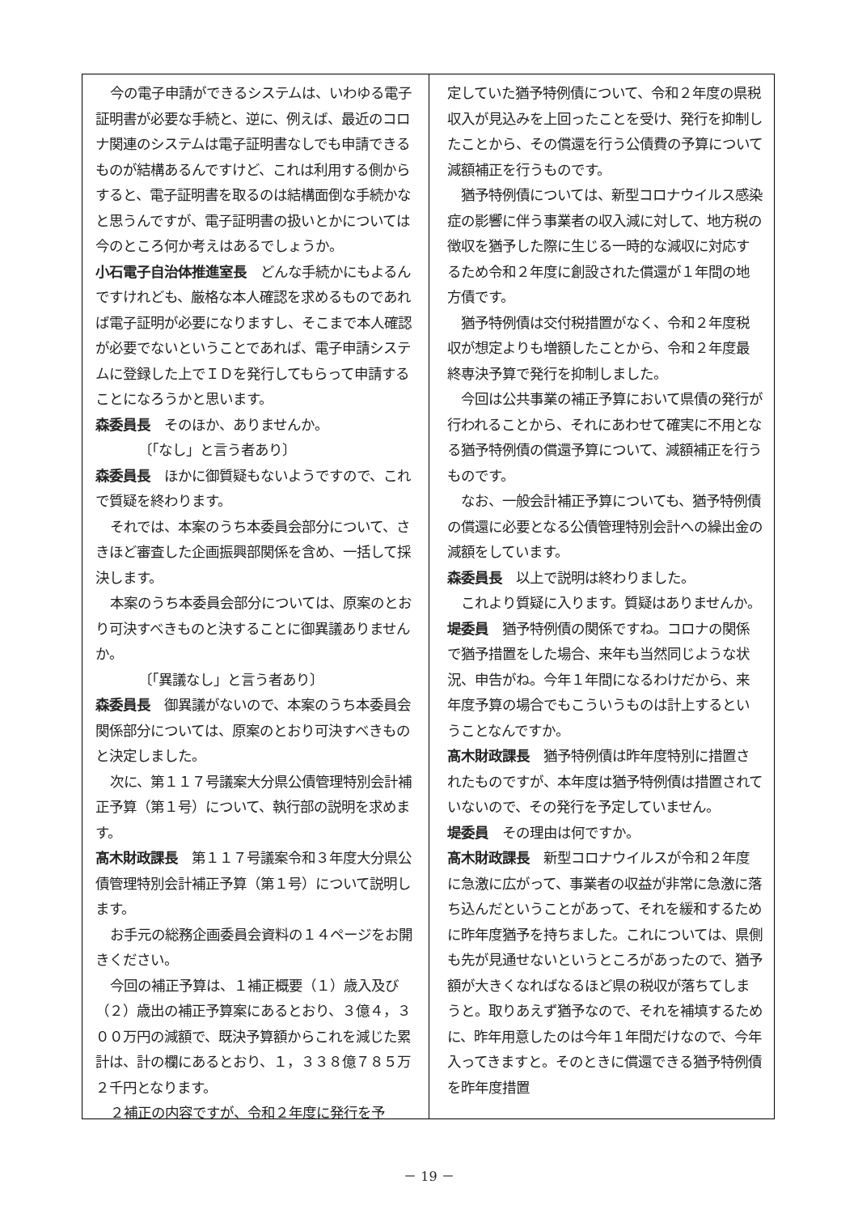今の電子申請ができるシステムは、いわゆる電子証明書が必要な手続と、逆に、例えば、最近のコロナ関連のシステムは電子証明書なしでも申請できるものが結構あるんですけど、これは利用する側からすると、電子証明書を取るのは結構面倒な手続かなと思うんですが、電子証明書の扱いとかについては今のところ何か考えはあるでしょうか。
小石電子自治体推進室長　どんな手続かにもよるんですけれども、厳格な本人確認を求めるものであれば電子証明が必要になりますし、そこまで本人確認が必要でないということであれば、電子申請システムに登録した上でＩＤを発行してもらって申請することになろうかと思います。
森委員長　そのほか、ありませんか。
〔「なし」と言う者あり〕
森委員長　ほかに御質疑もないようですので、これで質疑を終わります。
それでは、本案のうち本委員会部分について、さきほど審査した企画振興部関係を含め、一括して採決します。
本案のうち本委員会部分については、原案のとおり可決すべきものと決することに御異議ありませんか。
〔「異議なし」と言う者あり〕
森委員長　御異議がないので、本案のうち本委員会関係部分については、原案のとおり可決すべきものと決定しました。
次に、第１１７号議案大分県公債管理特別会計補正予算（第１号）について、執行部の説明を求めます。
髙木財政課長　第１１７号議案令和３年度大分県公債管理特別会計補正予算（第１号）について説明します。
お手元の総務企画委員会資料の１４ページをお開きください。
今回の補正予算は、１補正概要（１）歳入及び（２）歳出の補正予算案にあるとおり、３億４，３００万円の減額で、既決予算額からこれを減じた累計は、計の欄にあるとおり、１，３３８億７８５万２千円となります。
２補正の内容ですが、令和２年度に発行を予
定していた猶予特例債について、令和２年度の県税収入が見込みを上回ったことを受け、発行を抑制したことから、その償還を行う公債費の予算について減額補正を行うものです。
猶予特例債については、新型コロナウイルス感染症の影響に伴う事業者の収入減に対して、地方税の徴収を猶予した際に生じる一時的な減収に対応するため令和２年度に創設された償還が１年間の地方債です。
猶予特例債は交付税措置がなく、令和２年度税収が想定よりも増額したことから、令和２年度最終専決予算で発行を抑制しました。
今回は公共事業の補正予算において県債の発行が行われることから、それにあわせて確実に不用となる猶予特例債の償還予算について、減額補正を行うものです。
なお、一般会計補正予算についても、猶予特例債の償還に必要となる公債管理特別会計への繰出金の減額をしています。
森委員長　以上で説明は終わりました。
これより質疑に入ります。質疑はありませんか。
堤委員　猶予特例債の関係ですね。コロナの関係で猶予措置をした場合、来年も当然同じような状況、申告がね。今年１年間になるわけだから、来年度予算の場合でもこういうものは計上するということなんですか。
髙木財政課長　猶予特例債は昨年度特別に措置されたものですが、本年度は猶予特例債は措置されていないので、その発行を予定していません。
堤委員　その理由は何ですか。
髙木財政課長　新型コロナウイルスが令和２年度に急激に広がって、事業者の収益が非常に急激に落ち込んだということがあって、それを緩和するために昨年度猶予を持ちました。これについては、県側も先が見通せないというところがあったので、猶予額が大きくなればなるほど県の税収が落ちてしまうと。取りあえず猶予なので、それを補填するために、昨年用意したのは今年１年間だけなので、今年入ってきますと。そのときに償還できる猶予特例債を昨年度措置
－ 19 －